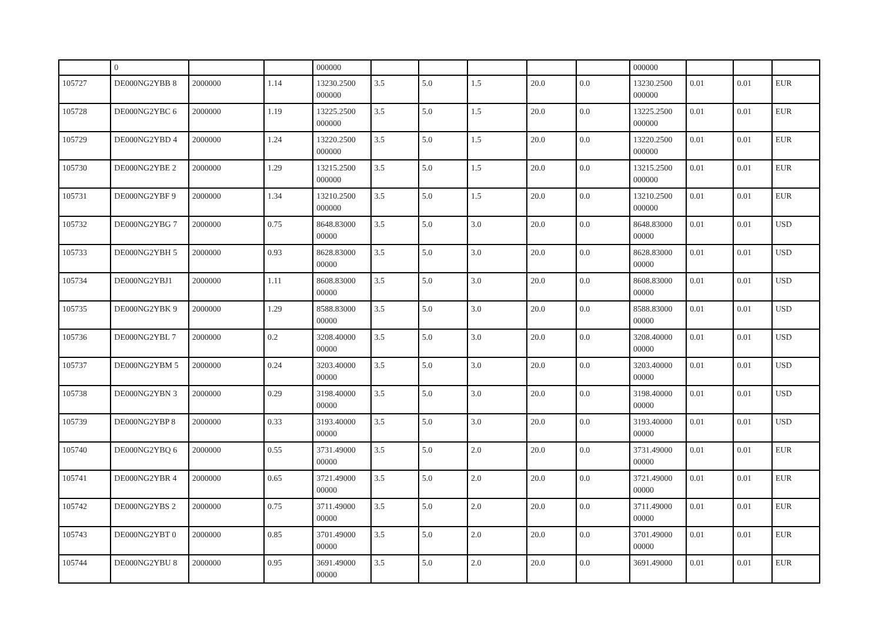| | 0 | | | 000000 | | | | | | 000000 | | | |
| 105727 | DE000NG2YBB 8 | 2000000 | 1.14 | 13230.2500 000000 | 3.5 | 5.0 | 1.5 | 20.0 | 0.0 | 13230.2500 000000 | 0.01 | 0.01 | EUR |
| 105728 | DE000NG2YBC 6 | 2000000 | 1.19 | 13225.2500 000000 | 3.5 | 5.0 | 1.5 | 20.0 | 0.0 | 13225.2500 000000 | 0.01 | 0.01 | EUR |
| 105729 | DE000NG2YBD 4 | 2000000 | 1.24 | 13220.2500 000000 | 3.5 | 5.0 | 1.5 | 20.0 | 0.0 | 13220.2500 000000 | 0.01 | 0.01 | EUR |
| 105730 | DE000NG2YBE 2 | 2000000 | 1.29 | 13215.2500 000000 | 3.5 | 5.0 | 1.5 | 20.0 | 0.0 | 13215.2500 000000 | 0.01 | 0.01 | EUR |
| 105731 | DE000NG2YBF 9 | 2000000 | 1.34 | 13210.2500 000000 | 3.5 | 5.0 | 1.5 | 20.0 | 0.0 | 13210.2500 000000 | 0.01 | 0.01 | EUR |
| 105732 | DE000NG2YBG 7 | 2000000 | 0.75 | 8648.83000 00000 | 3.5 | 5.0 | 3.0 | 20.0 | 0.0 | 8648.83000 00000 | 0.01 | 0.01 | USD |
| 105733 | DE000NG2YBH 5 | 2000000 | 0.93 | 8628.83000 00000 | 3.5 | 5.0 | 3.0 | 20.0 | 0.0 | 8628.83000 00000 | 0.01 | 0.01 | USD |
| 105734 | DE000NG2YBJ1 | 2000000 | 1.11 | 8608.83000 00000 | 3.5 | 5.0 | 3.0 | 20.0 | 0.0 | 8608.83000 00000 | 0.01 | 0.01 | USD |
| 105735 | DE000NG2YBK 9 | 2000000 | 1.29 | 8588.83000 00000 | 3.5 | 5.0 | 3.0 | 20.0 | 0.0 | 8588.83000 00000 | 0.01 | 0.01 | USD |
| 105736 | DE000NG2YBL 7 | 2000000 | 0.2 | 3208.40000 00000 | 3.5 | 5.0 | 3.0 | 20.0 | 0.0 | 3208.40000 00000 | 0.01 | 0.01 | USD |
| 105737 | DE000NG2YBM 5 | 2000000 | 0.24 | 3203.40000 00000 | 3.5 | 5.0 | 3.0 | 20.0 | 0.0 | 3203.40000 00000 | 0.01 | 0.01 | USD |
| 105738 | DE000NG2YBN 3 | 2000000 | 0.29 | 3198.40000 00000 | 3.5 | 5.0 | 3.0 | 20.0 | 0.0 | 3198.40000 00000 | 0.01 | 0.01 | USD |
| 105739 | DE000NG2YBP 8 | 2000000 | 0.33 | 3193.40000 00000 | 3.5 | 5.0 | 3.0 | 20.0 | 0.0 | 3193.40000 00000 | 0.01 | 0.01 | USD |
| 105740 | DE000NG2YBQ 6 | 2000000 | 0.55 | 3731.49000 00000 | 3.5 | 5.0 | 2.0 | 20.0 | 0.0 | 3731.49000 00000 | 0.01 | 0.01 | EUR |
| 105741 | DE000NG2YBR 4 | 2000000 | 0.65 | 3721.49000 00000 | 3.5 | 5.0 | 2.0 | 20.0 | 0.0 | 3721.49000 00000 | 0.01 | 0.01 | EUR |
| 105742 | DE000NG2YBS 2 | 2000000 | 0.75 | 3711.49000 00000 | 3.5 | 5.0 | 2.0 | 20.0 | 0.0 | 3711.49000 00000 | 0.01 | 0.01 | EUR |
| 105743 | DE000NG2YBT 0 | 2000000 | 0.85 | 3701.49000 00000 | 3.5 | 5.0 | 2.0 | 20.0 | 0.0 | 3701.49000 00000 | 0.01 | 0.01 | EUR |
| 105744 | DE000NG2YBU 8 | 2000000 | 0.95 | 3691.49000 00000 | 3.5 | 5.0 | 2.0 | 20.0 | 0.0 | 3691.49000 | 0.01 | 0.01 | EUR |